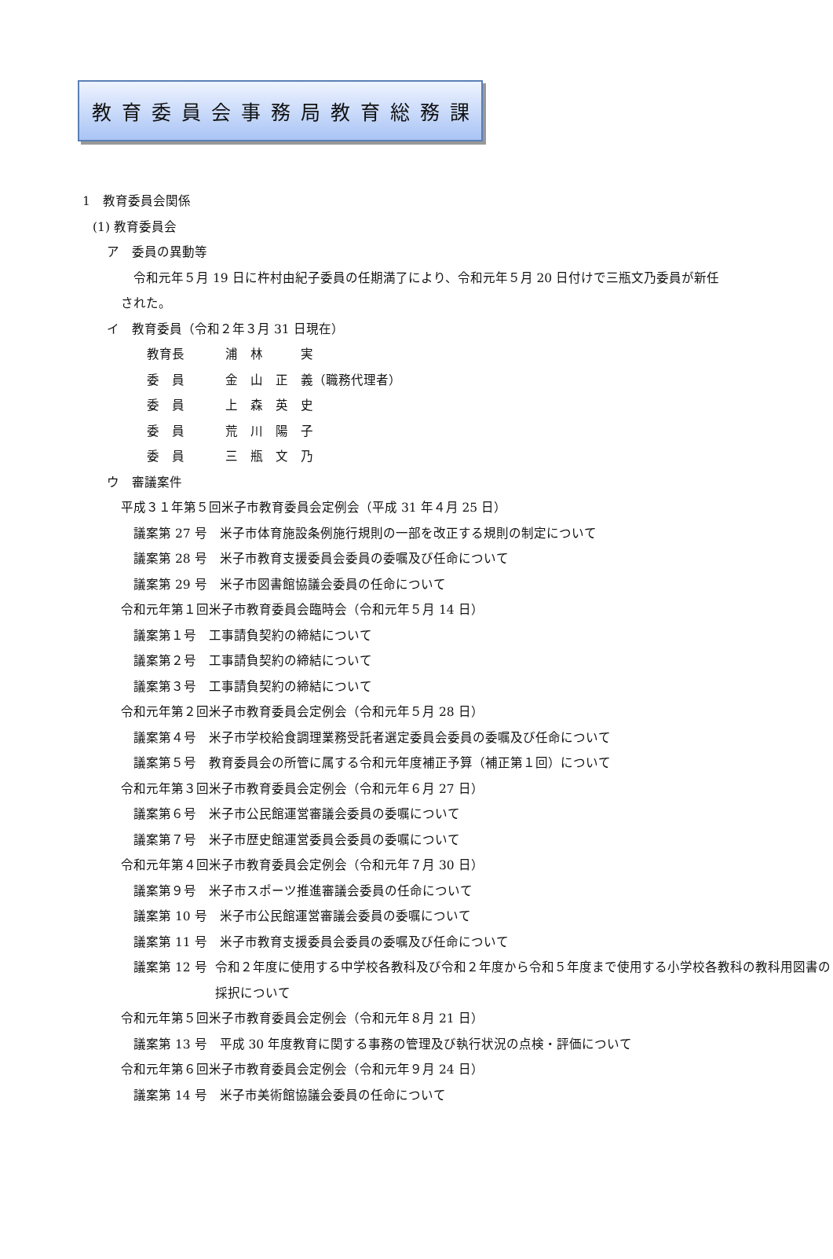教育委員会事務局教育総務課
1　教育委員会関係
(1) 教育委員会
ア　委員の異動等
令和元年５月 19 日に杵村由紀子委員の任期満了により、令和元年５月 20 日付けで三瓶文乃委員が新任
された。
イ　教育委員（令和２年３月 31 日現在）
教育長 浦　林　　　実
委　員 金　山　正　義（職務代理者）
委　員 上　森　英　史
委　員 荒　川　陽　子
委　員 三　瓶　文　乃
ウ　審議案件
平成３１年第５回米子市教育委員会定例会（平成 31 年４月 25 日）
議案第 27 号　米子市体育施設条例施行規則の一部を改正する規則の制定について
議案第 28 号　米子市教育支援委員会委員の委嘱及び任命について
議案第 29 号　米子市図書館協議会委員の任命について
令和元年第１回米子市教育委員会臨時会（令和元年５月 14 日）
議案第１号　工事請負契約の締結について
議案第２号　工事請負契約の締結について
議案第３号　工事請負契約の締結について
令和元年第２回米子市教育委員会定例会（令和元年５月 28 日）
議案第４号　米子市学校給食調理業務受託者選定委員会委員の委嘱及び任命について
議案第５号　教育委員会の所管に属する令和元年度補正予算（補正第１回）について
令和元年第３回米子市教育委員会定例会（令和元年６月 27 日）
議案第６号　米子市公民館運営審議会委員の委嘱について
議案第７号　米子市歴史館運営委員会委員の委嘱について
令和元年第４回米子市教育委員会定例会（令和元年７月 30 日）
議案第９号　米子市スポーツ推進審議会委員の任命について
議案第 10 号　米子市公民館運営審議会委員の委嘱について
議案第 11 号　米子市教育支援委員会委員の委嘱及び任命について
議案第 12 号 令和２年度に使用する中学校各教科及び令和２年度から令和５年度まで使用する小学校各教科の教科用図書の採択について
令和元年第５回米子市教育委員会定例会（令和元年８月 21 日）
議案第 13 号　平成 30 年度教育に関する事務の管理及び執行状況の点検・評価について
令和元年第６回米子市教育委員会定例会（令和元年９月 24 日）
議案第 14 号　米子市美術館協議会委員の任命について